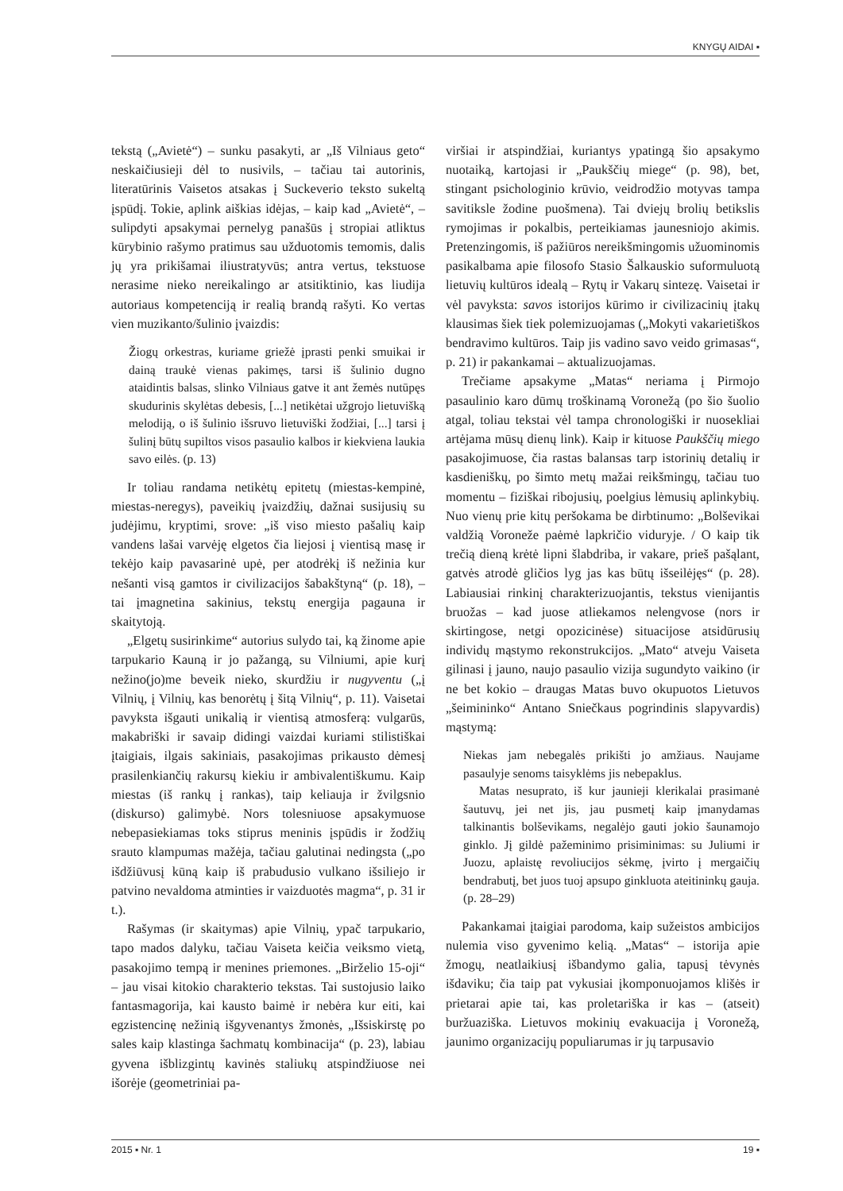KNYGŲ AIDAI ▪
tekstą („Avietė“) – sunku pasakyti, ar „Iš Vilniaus geto“ neskaičiusieji dėl to nusivils, – tačiau tai autorinis, literatūrinis Vaisetos atsakas į Suckeverio teksto sukeltą įspūdį. Tokie, aplink aiškias idėjas, – kaip kad „Avietė“, – sulipdyti apsakymai pernelyg panašūs į stropiai atliktus kūrybinio rašymo pratimus sau užduotomis temomis, dalis jų yra prikišamai iliustratyvūs; antra vertus, tekstuose nerasime nieko nereikalingo ar atsitiktinio, kas liudija autoriaus kompetenciją ir realią brandą rašyti. Ko vertas vien muzikanto/šulinio įvaizdis:
Žiogų orkestras, kuriame griežė įprasti penki smuikai ir dainą traukė vienas pakimęs, tarsi iš šulinio dugno ataidintis balsas, slinko Vilniaus gatve it ant žemės nutūpęs skudurinis skylėtas debesis, [...] netikėtai užgrojo lietuvišką melodiją, o iš šulinio išsruvo lietuviški žodžiai, [...] tarsi į šulinį būtų supiltos visos pasaulio kalbos ir kiekviena laukia savo eilės. (p. 13)
Ir toliau randama netikėtų epitetų (miestas-kempinė, miestas-neregys), paveikių įvaizdžių, dažnai susijusių su judėjimu, kryptimi, srove: „iš viso miesto pašalių kaip vandens lašai varvėję elgetos čia liejosi į vientisą masę ir tekėjo kaip pavasarinė upė, per atodrėkį iš nežinia kur nešanti visą gamtos ir civilizacijos šabakštyną“ (p. 18), – tai įmagnetina sakinius, tekstų energija pagauna ir skaitytoją.
„Elgetų susirinkime“ autorius sulydo tai, ką žinome apie tarpukario Kauną ir jo pažangą, su Vilniumi, apie kurį nežino(jo)me beveik nieko, skurdžiu ir nugyventu („į Vilnių, į Vilnių, kas benorėtų į šitą Vilnių“, p. 11). Vaisetai pavyksta išgauti unikalią ir vientisą atmosferą: vulgarūs, makabriški ir savaip didingi vaizdai kuriami stilistiškai įtaigiais, ilgais sakiniais, pasakojimas prikausto dėmesį prasilenkiančių rakursų kiekiu ir ambivalentiškumu. Kaip miestas (iš rankų į rankas), taip keliauja ir žvilgsnio (diskurso) galimybė. Nors tolesniuose apsakymuose nebepasiekiamas toks stiprus meninis įspūdis ir žodžių srauto klampumas mažėja, tačiau galutinai nedingsta („po išdžiūvusį kūną kaip iš prabudusio vulkano išsiliejo ir patvino nevaldoma atminties ir vaizduotės magma“, p. 31 ir t.).
Rašymas (ir skaitymas) apie Vilnių, ypač tarpukario, tapo mados dalyku, tačiau Vaiseta keičia veiksmo vietą, pasakojimo tempą ir menines priemones. „Birželio 15-oji“ – jau visai kitokio charakterio tekstas. Tai sustojusio laiko fantasmagorija, kai kausto baimė ir nebėra kur eiti, kai egzistencinę nežinią išgyvenantys žmonės, „Išsiskirstę po sales kaip klastinga šachmatų kombinacija“ (p. 23), labiau gyvena išblizgintų kavinės staliukų atspindžiuose nei išorėje (geometriniai pa-
viršiai ir atspindžiai, kuriantys ypatingą šio apsakymo nuotaiką, kartojasi ir „Paukščių miege“ (p. 98), bet, stingant psichologinio krūvio, veidrodžio motyvas tampa savitiksle žodine puošmena). Tai dviejų brolių betikslis rymojimas ir pokalbis, perteikiamas jaunesniojo akimis. Pretenzingomis, iš pažiūros nereikšmingomis užuominomis pasikalbama apie filosofo Stasio Šalkauskio suformuluotą lietuvių kultūros idealą – Rytų ir Vakarų sintezę. Vaisetai ir vėl pavyksta: savos istorijos kūrimo ir civilizacinių įtakų klausimas šiek tiek polemizuojamas („Mokyti vakarietiškos bendravimo kultūros. Taip jis vadino savo veido grimasas“, p. 21) ir pakankamai – aktualizuojamas.
Trečiame apsakyme „Matas“ neriama į Pirmojo pasaulinio karo dūmų troškinamą Voronežą (po šio šuolio atgal, toliau tekstai vėl tampa chronologiški ir nuosekliai artėjama mūsų dienų link). Kaip ir kituose Paukščių miego pasakojimuose, čia rastas balansas tarp istorinių detalių ir kasdieniškų, po šimto metų mažai reikšmingų, tačiau tuo momentu – fiziškai ribojusių, poelgius lėmusių aplinkybių. Nuo vienų prie kitų peršokama be dirbtinumo: „Bolševikai valdžią Voroneže paėmė lapkričio viduryje. / O kaip tik trečią dieną krėtė lipni šlabdriba, ir vakare, prieš pašąlant, gatvės atrodė gličios lyg jas kas būtų išseilėjęs“ (p. 28). Labiausiai rinkinį charakterizuojantis, tekstus vienijantis bruožas – kad juose atliekamos nelengvose (nors ir skirtingose, netgi opozicinėse) situacijose atsidūrusių individų mąstymo rekonstrukcijos. „Mato“ atveju Vaiseta gilinasi į jauno, naujo pasaulio vizija sugundyto vaikino (ir ne bet kokio – draugas Matas buvo okupuotos Lietuvos „šeimininko“ Antano Sniečkaus pogrindinis slapyvardis) mąstymą:
Niekas jam nebegalės prikišti jo amžiaus. Naujame pasaulyje senoms taisyklėms jis nebepaklus.
Matas nesuprato, iš kur jaunieji klerikalai prasimanė šautuvų, jei net jis, jau pusmetį kaip įmanydamas talkinantis bolševikams, negalėjo gauti jokio šaunamojo ginklo. Jį gildė pažeminimo prisiminimas: su Juliumi ir Juozu, aplaistę revoliucijos sėkmę, įvirto į mergaičių bendrabutį, bet juos tuoj apsupo ginkluota ateitininkų gauja. (p. 28–29)
Pakankamai įtaigiai parodoma, kaip sužeistos ambicijos nulemia viso gyvenimo kelią. „Matas“ – istorija apie žmogų, neatlaikiusį išbandymo galia, tapusį tėvynės išdaviku; čia taip pat vykusiai įkomponuojamos klišės ir prietarai apie tai, kas proletariška ir kas – (atseit) buržuaziška. Lietuvos mokinių evakuacija į Voronežą, jaunimo organizacijų populiarumas ir jų tarpusavio
2015 ▪ Nr. 1 19 ▪